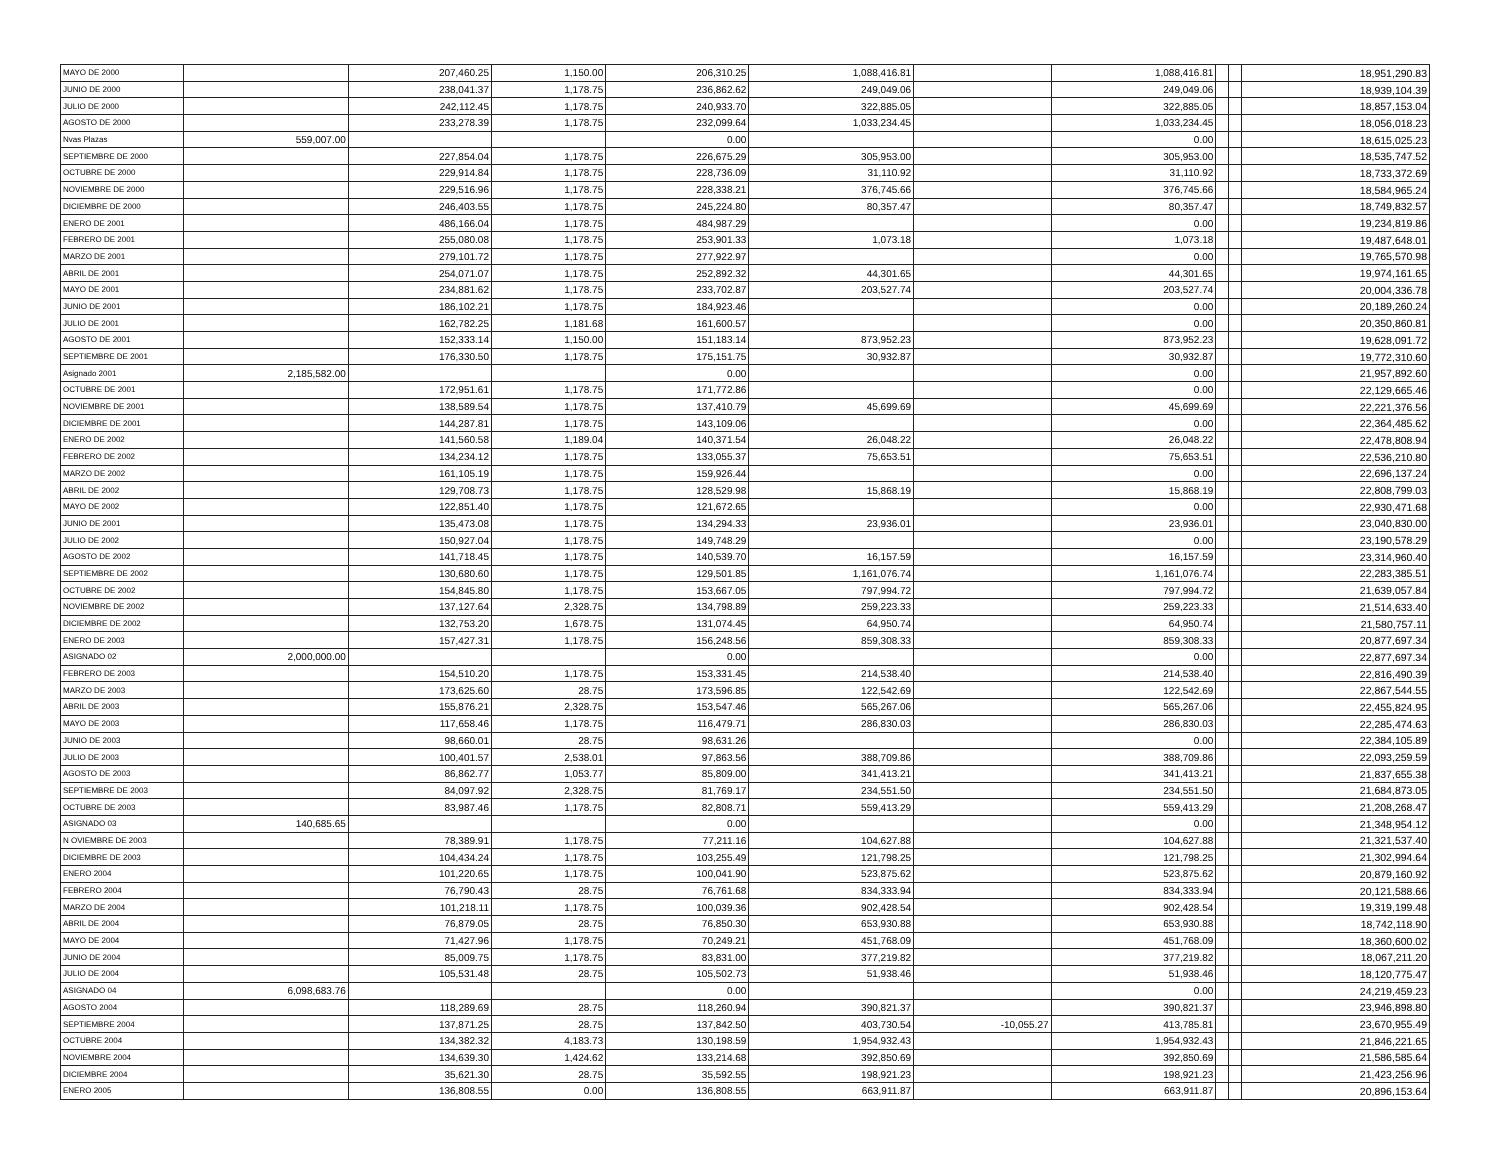| MAYO DE 2000 | | 207,460.25 | 1,150.00 | 206,310.25 | 1,088,416.81 | | 1,088,416.81 | | | 18,951,290.83 |
| JUNIO DE 2000 | | 238,041.37 | 1,178.75 | 236,862.62 | 249,049.06 | | 249,049.06 | | | 18,939,104.39 |
| JULIO DE 2000 | | 242,112.45 | 1,178.75 | 240,933.70 | 322,885.05 | | 322,885.05 | | | 18,857,153.04 |
| AGOSTO DE 2000 | | 233,278.39 | 1,178.75 | 232,099.64 | 1,033,234.45 | | 1,033,234.45 | | | 18,056,018.23 |
| Nvas Plazas | 559,007.00 | | | 0.00 | | | 0.00 | | | 18,615,025.23 |
| SEPTIEMBRE DE 2000 | | 227,854.04 | 1,178.75 | 226,675.29 | 305,953.00 | | 305,953.00 | | | 18,535,747.52 |
| OCTUBRE DE 2000 | | 229,914.84 | 1,178.75 | 228,736.09 | 31,110.92 | | 31,110.92 | | | 18,733,372.69 |
| NOVIEMBRE DE 2000 | | 229,516.96 | 1,178.75 | 228,338.21 | 376,745.66 | | 376,745.66 | | | 18,584,965.24 |
| DICIEMBRE DE 2000 | | 246,403.55 | 1,178.75 | 245,224.80 | 80,357.47 | | 80,357.47 | | | 18,749,832.57 |
| ENERO DE 2001 | | 486,166.04 | 1,178.75 | 484,987.29 | | | 0.00 | | | 19,234,819.86 |
| FEBRERO DE 2001 | | 255,080.08 | 1,178.75 | 253,901.33 | 1,073.18 | | 1,073.18 | | | 19,487,648.01 |
| MARZO DE 2001 | | 279,101.72 | 1,178.75 | 277,922.97 | | | 0.00 | | | 19,765,570.98 |
| ABRIL DE 2001 | | 254,071.07 | 1,178.75 | 252,892.32 | 44,301.65 | | 44,301.65 | | | 19,974,161.65 |
| MAYO DE 2001 | | 234,881.62 | 1,178.75 | 233,702.87 | 203,527.74 | | 203,527.74 | | | 20,004,336.78 |
| JUNIO DE 2001 | | 186,102.21 | 1,178.75 | 184,923.46 | | | 0.00 | | | 20,189,260.24 |
| JULIO DE 2001 | | 162,782.25 | 1,181.68 | 161,600.57 | | | 0.00 | | | 20,350,860.81 |
| AGOSTO DE 2001 | | 152,333.14 | 1,150.00 | 151,183.14 | 873,952.23 | | 873,952.23 | | | 19,628,091.72 |
| SEPTIEMBRE DE 2001 | | 176,330.50 | 1,178.75 | 175,151.75 | 30,932.87 | | 30,932.87 | | | 19,772,310.60 |
| Asignado 2001 | 2,185,582.00 | | | 0.00 | | | 0.00 | | | 21,957,892.60 |
| OCTUBRE DE 2001 | | 172,951.61 | 1,178.75 | 171,772.86 | | | 0.00 | | | 22,129,665.46 |
| NOVIEMBRE DE 2001 | | 138,589.54 | 1,178.75 | 137,410.79 | 45,699.69 | | 45,699.69 | | | 22,221,376.56 |
| DICIEMBRE DE 2001 | | 144,287.81 | 1,178.75 | 143,109.06 | | | 0.00 | | | 22,364,485.62 |
| ENERO DE 2002 | | 141,560.58 | 1,189.04 | 140,371.54 | 26,048.22 | | 26,048.22 | | | 22,478,808.94 |
| FEBRERO DE 2002 | | 134,234.12 | 1,178.75 | 133,055.37 | 75,653.51 | | 75,653.51 | | | 22,536,210.80 |
| MARZO DE 2002 | | 161,105.19 | 1,178.75 | 159,926.44 | | | 0.00 | | | 22,696,137.24 |
| ABRIL DE 2002 | | 129,708.73 | 1,178.75 | 128,529.98 | 15,868.19 | | 15,868.19 | | | 22,808,799.03 |
| MAYO DE 2002 | | 122,851.40 | 1,178.75 | 121,672.65 | | | 0.00 | | | 22,930,471.68 |
| JUNIO DE 2001 | | 135,473.08 | 1,178.75 | 134,294.33 | 23,936.01 | | 23,936.01 | | | 23,040,830.00 |
| JULIO DE 2002 | | 150,927.04 | 1,178.75 | 149,748.29 | | | 0.00 | | | 23,190,578.29 |
| AGOSTO DE 2002 | | 141,718.45 | 1,178.75 | 140,539.70 | 16,157.59 | | 16,157.59 | | | 23,314,960.40 |
| SEPTIEMBRE DE 2002 | | 130,680.60 | 1,178.75 | 129,501.85 | 1,161,076.74 | | 1,161,076.74 | | | 22,283,385.51 |
| OCTUBRE DE 2002 | | 154,845.80 | 1,178.75 | 153,667.05 | 797,994.72 | | 797,994.72 | | | 21,639,057.84 |
| NOVIEMBRE DE 2002 | | 137,127.64 | 2,328.75 | 134,798.89 | 259,223.33 | | 259,223.33 | | | 21,514,633.40 |
| DICIEMBRE DE 2002 | | 132,753.20 | 1,678.75 | 131,074.45 | 64,950.74 | | 64,950.74 | | | 21,580,757.11 |
| ENERO DE 2003 | | 157,427.31 | 1,178.75 | 156,248.56 | 859,308.33 | | 859,308.33 | | | 20,877,697.34 |
| ASIGNADO 02 | 2,000,000.00 | | | 0.00 | | | 0.00 | | | 22,877,697.34 |
| FEBRERO DE 2003 | | 154,510.20 | 1,178.75 | 153,331.45 | 214,538.40 | | 214,538.40 | | | 22,816,490.39 |
| MARZO DE 2003 | | 173,625.60 | 28.75 | 173,596.85 | 122,542.69 | | 122,542.69 | | | 22,867,544.55 |
| ABRIL DE 2003 | | 155,876.21 | 2,328.75 | 153,547.46 | 565,267.06 | | 565,267.06 | | | 22,455,824.95 |
| MAYO DE 2003 | | 117,658.46 | 1,178.75 | 116,479.71 | 286,830.03 | | 286,830.03 | | | 22,285,474.63 |
| JUNIO DE 2003 | | 98,660.01 | 28.75 | 98,631.26 | | | 0.00 | | | 22,384,105.89 |
| JULIO DE 2003 | | 100,401.57 | 2,538.01 | 97,863.56 | 388,709.86 | | 388,709.86 | | | 22,093,259.59 |
| AGOSTO DE 2003 | | 86,862.77 | 1,053.77 | 85,809.00 | 341,413.21 | | 341,413.21 | | | 21,837,655.38 |
| SEPTIEMBRE DE 2003 | | 84,097.92 | 2,328.75 | 81,769.17 | 234,551.50 | | 234,551.50 | | | 21,684,873.05 |
| OCTUBRE DE 2003 | | 83,987.46 | 1,178.75 | 82,808.71 | 559,413.29 | | 559,413.29 | | | 21,208,268.47 |
| ASIGNADO 03 | 140,685.65 | | | 0.00 | | | 0.00 | | | 21,348,954.12 |
| N OVIEMBRE DE 2003 | | 78,389.91 | 1,178.75 | 77,211.16 | 104,627.88 | | 104,627.88 | | | 21,321,537.40 |
| DICIEMBRE DE 2003 | | 104,434.24 | 1,178.75 | 103,255.49 | 121,798.25 | | 121,798.25 | | | 21,302,994.64 |
| ENERO 2004 | | 101,220.65 | 1,178.75 | 100,041.90 | 523,875.62 | | 523,875.62 | | | 20,879,160.92 |
| FEBRERO 2004 | | 76,790.43 | 28.75 | 76,761.68 | 834,333.94 | | 834,333.94 | | | 20,121,588.66 |
| MARZO DE 2004 | | 101,218.11 | 1,178.75 | 100,039.36 | 902,428.54 | | 902,428.54 | | | 19,319,199.48 |
| ABRIL DE 2004 | | 76,879.05 | 28.75 | 76,850.30 | 653,930.88 | | 653,930.88 | | | 18,742,118.90 |
| MAYO DE 2004 | | 71,427.96 | 1,178.75 | 70,249.21 | 451,768.09 | | 451,768.09 | | | 18,360,600.02 |
| JUNIO DE 2004 | | 85,009.75 | 1,178.75 | 83,831.00 | 377,219.82 | | 377,219.82 | | | 18,067,211.20 |
| JULIO DE 2004 | | 105,531.48 | 28.75 | 105,502.73 | 51,938.46 | | 51,938.46 | | | 18,120,775.47 |
| ASIGNADO 04 | 6,098,683.76 | | | 0.00 | | | 0.00 | | | 24,219,459.23 |
| AGOSTO 2004 | | 118,289.69 | 28.75 | 118,260.94 | 390,821.37 | | 390,821.37 | | | 23,946,898.80 |
| SEPTIEMBRE 2004 | | 137,871.25 | 28.75 | 137,842.50 | 403,730.54 | -10,055.27 | 413,785.81 | | | 23,670,955.49 |
| OCTUBRE 2004 | | 134,382.32 | 4,183.73 | 130,198.59 | 1,954,932.43 | | 1,954,932.43 | | | 21,846,221.65 |
| NOVIEMBRE 2004 | | 134,639.30 | 1,424.62 | 133,214.68 | 392,850.69 | | 392,850.69 | | | 21,586,585.64 |
| DICIEMBRE 2004 | | 35,621.30 | 28.75 | 35,592.55 | 198,921.23 | | 198,921.23 | | | 21,423,256.96 |
| ENERO 2005 | | 136,808.55 | 0.00 | 136,808.55 | 663,911.87 | | 663,911.87 | | | 20,896,153.64 |